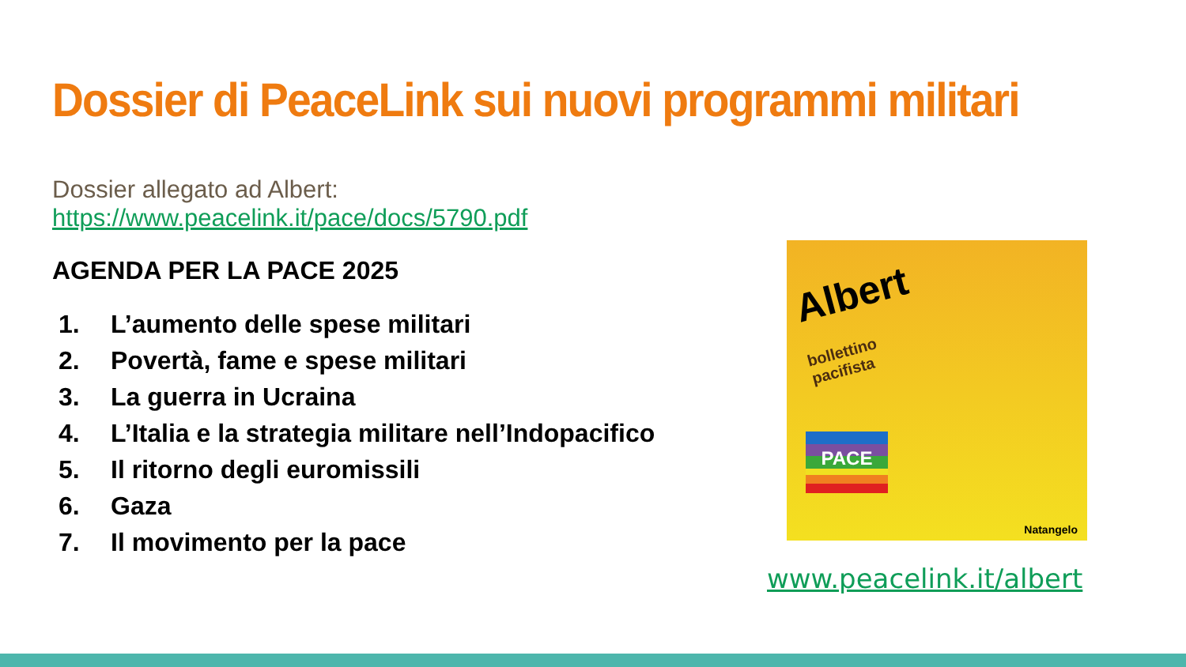Dossier di PeaceLink sui nuovi programmi militari
Dossier allegato ad Albert: https://www.peacelink.it/pace/docs/5790.pdf
AGENDA PER LA PACE 2025
1. L’aumento delle spese militari
2. Povertà, fame e spese militari
3. La guerra in Ucraina
4. L’Italia e la strategia militare nell’Indopacifico
5. Il ritorno degli euromissili
6. Gaza
7. Il movimento per la pace
Albert
bollettino
pacifista
PACE
Natangelo
www.peacelink.it/albert